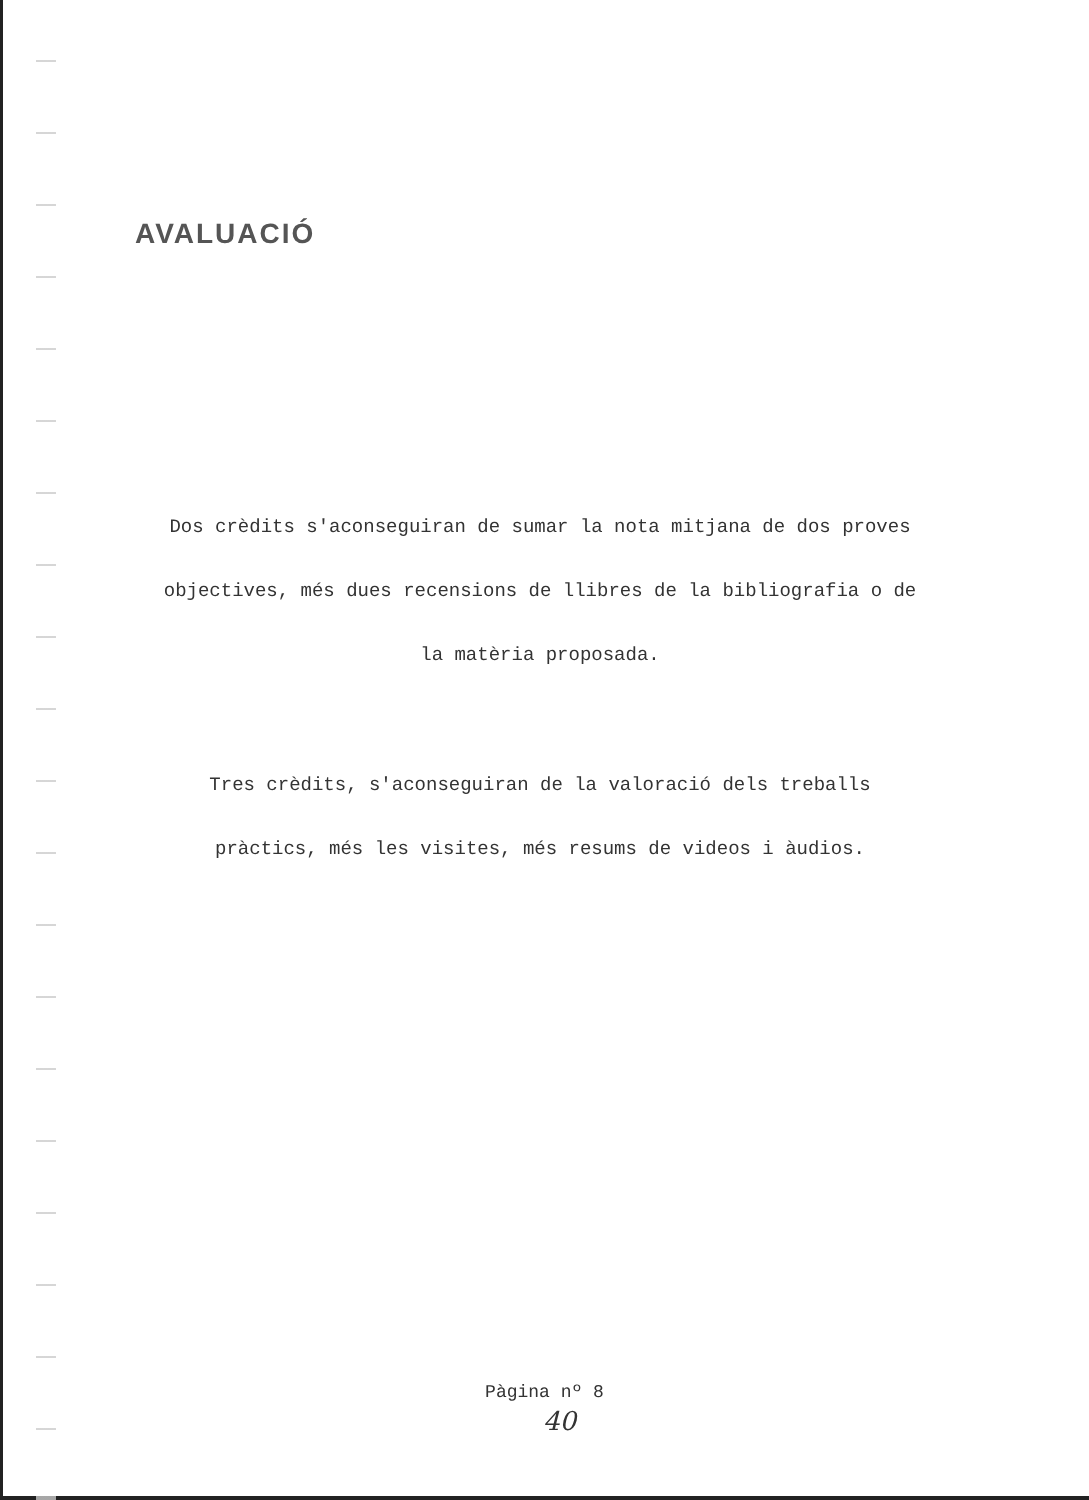AVALUACIÓ
Dos crèdits s'aconseguiran de sumar la nota mitjana de dos proves objectives, més dues recensions de llibres de la bibliografia o de la matèria proposada.
Tres crèdits, s'aconseguiran de la valoració dels treballs pràctics, més les visites, més resums de videos i àudios.
Pàgina nº 8
40